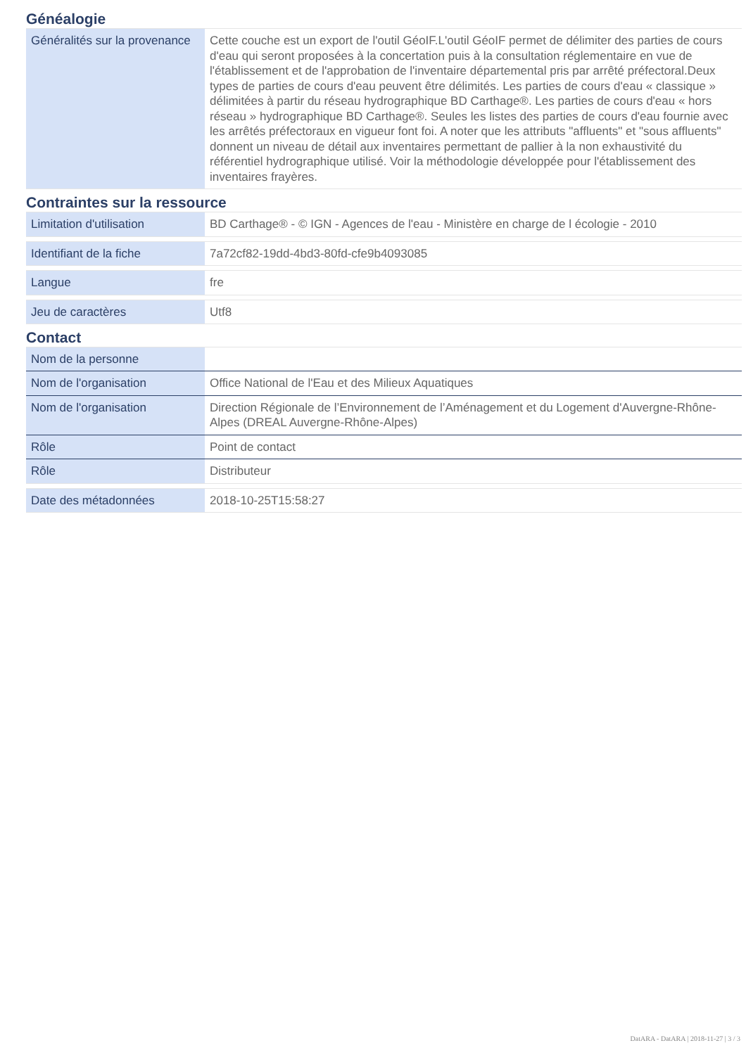Généalogie
| Généralités sur la provenance | Cette couche est un export de l'outil GéoIF.L'outil GéoIF permet de délimiter des parties de cours d'eau qui seront proposées à la concertation puis à la consultation réglementaire en vue de l'établissement et de l'approbation de l'inventaire départemental pris par arrêté préfectoral.Deux types de parties de cours d'eau peuvent être délimités. Les parties de cours d'eau « classique » délimitées à partir du réseau hydrographique BD Carthage®. Les parties de cours d'eau « hors réseau » hydrographique BD Carthage®. Seules les listes des parties de cours d'eau fournie avec les arrêtés préfectoraux en vigueur font foi. A noter que les attributs "affluents" et "sous affluents" donnent un niveau de détail aux inventaires permettant de pallier à la non exhaustivité du référentiel hydrographique utilisé. Voir la méthodologie développée pour l'établissement des inventaires frayères. |
Contraintes sur la ressource
| Limitation d'utilisation | BD Carthage® - © IGN - Agences de l'eau - Ministère en charge de l écologie - 2010 |
| Identifiant de la fiche | 7a72cf82-19dd-4bd3-80fd-cfe9b4093085 |
| Langue | fre |
| Jeu de caractères | Utf8 |
Contact
| Nom de la personne | |
| Nom de l'organisation | Office National de l'Eau et des Milieux Aquatiques |
| Nom de l'organisation | Direction Régionale de l’Environnement de l’Aménagement et du Logement d'Auvergne-Rhône-Alpes (DREAL Auvergne-Rhône-Alpes) |
| Rôle | Point de contact |
| Rôle | Distributeur |
| Date des métadonnées | 2018-10-25T15:58:27 |
DatARA - DatARA | 2018-11-27 | 3 / 3